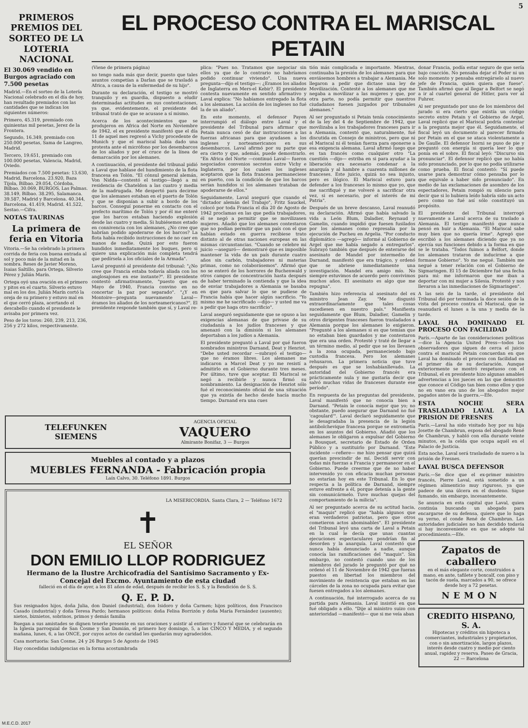5
PRIMEROS PREMIOS DEL SORTEO DE LA LOTERIA NACIONAL
El 30.069 vendido en Burgos agraciado con 7.500 pesetas
Madrid.—En el sorteo de la Lotería Nacional celebrado en el día de hoy, han resultado premiados con las cantidades que se indican los siguientes números:
Primero, 45.319, premiado con quinientas mil pesetas, Jerez de la Frontera.
Segundo, 16.349, premiado con 250.000 pesetas, Sama de Langreo, Madrid.
Tercero, 19.651, premiado con 100.000 pesetas, Valencia, Madrid, Oviedo.
Premiados con 7.500 pesetas: 13.630, Madrid, Barcelona. 23.920, Baza Tijola, Bilbao. 29.054, Córdoba, Bilbao. 30.069, BURGOS, Las Palmas. 38.149, Bilbao. 38.295, Salamanca. 39.587, Madrid y Barcelona. 40.344, Barcelona. 41.419, Madrid. 41.522, Sestao.—Cifra.
NOTAS TAURINAS
La primera de feria en Vitoria
Vitoria.—Se ha celebrado la primera corrida de feria con buena entrada al sol y poco más de la mitad en la sombra. Reses de Javier Moreno, Isaias Saltillo, para Ortega, Silverio Pérez y Julián Marín.
Ortega oyó una ovación en el primero y pitos en el cuarto. Silverio estuvo mal en los dos. Julián Marín cortó la oreja de su primero y estuvo mal en el que cerró plaza, acertando el descabello cuando el presidente le avisaba por primera vez.
Peso de los toros: 260, 239, 213, 236, 256 y 272 kilos, respectivamente.
EL PROCESO CONTRA EL MARISCAL PETAIN
(Viene de primera página)
no tengo nada más que decir, puesto que tales asuntos competían a Darlan que se trasladó a Africa, a causa de la enfermedad de su hijo".
Durante su declaración, el testigo se mostró tranquilo y en guardia, dispuesto a eludir determinadas actitudes en sus contestaciones, ya que, evidentemente, el presidente del tribunal trató de que se acusase a sí mismo.
Acerca de los acontecimientos que se produjeron en Africa del Norte en Noviembre de 1942, el ex presidente manifestó que el día 11 de aquel mes regresó a Vichy procedente de Munich y que el mariscal había dado una protesta ante el micrófono por los desembarcos de los aliados y por el cruce de la línea de demarcación por los alemanes.
A continuación, el presidente del tribunal pidió a Laval que hablase del hundimiento de la flota francesa en Tolón. "El cónsul general alemán, Von Nidda—contestó el testigo—llegó a mi residencia de Chateldon a las cuatro y media de la madrugada. Me despertó para decirme que los alemanes estaban en el puerto de Tolón y que se disponían a subir a bordo de los barcos. Conseguí ponerme en contacto con el prefecto marítimo de Tolón y por él me enteré que los barcos estaban haciendo explosión desde las cuatro y media. Si hubiésemos estado en connivencia con los alemanes, ¿No cree que habrían podido apoderarse de los barcos? La flota había recibido instrucciones de no caer en manos de nadie. Quizá por esto fueron hundidos inmediatamente los buques, pero si quiere una explicación más completa tendrá que pedírsela a los oficiales de la Armada".
Laval preguntó al presidente del tribunal: "¿No cree que Francia estaba todavía aliada con los anglosajones en ese instante?". El presidente contestó afirmativamente, "puesto que en Mayo de 1940, Francia convino en no concertar la paz por separado". "¿Y en Montoire—pregunta nuevamente Laval—éramos los aliados de los norteamericanos?". El presidente responde también que sí, y Laval re-
plica: "Pues no. Tratamos que negociar sin ellos ya que de lo contrario no habríamos podido continuar viviendo". Una nueva pregunta—dijo el testigo—: ¿Eramos los aliados de Inglaterra en Mers-el Kebir?. El presidente contesta nuevamente en sentido afirmativo y Laval explica: "No habíamos entregado la flota a los alemanes. La acción de los ingleses no fué la de un aliado".
En este momento, el defensor Payen interrumpió el diálogo entre Laval y el presidente del Tribunal para afirmar que Petain nunca cesó de dar instrucciones a las fuerzas africanas para que ayudasen a los ingleses y norteamericanos en sus desembarcos. Laval afirmó por su parte que era cierto y que, además, puede demostrarlo. "En Africa del Norte —continuó Laval— fueron negociados convenios secretos entre Vichy e Inglaterra, por los cuales los ingleses aceptaron que la flota francesa permaneciese en puerto, con la condición de que los barcos serían hundidos si los alemanes trataban de apoderarse de ellos."
Seguidamente, Laval aseguró que cuando el "dictador alemán del Trabajo", Fritz Sauckel, colocó por toda Francia el día 20 de Agosto de 1942 proclamas en las que pedía trabajadores, él se negó a permitir que se movilizasen mujeres. Añadió que los alemanes contestaron que no podían permitir que un país con el que habían estado en guerra recibiese trato distinto al de otras naciones europeas en las mismas circunstancias. "Cuando se celebre mi juicio —aseguró— demostraré que es imposible mantener la vida de un país durante cuatro años sin carbón, trabajadores ni materias primas, como no colaborásemos". Afirmó que no se enteró de los horrores de Buchenwald y otros campos de concentración hasta después de haber terminado la contienda y que la idea de enviar trabajadores a Alemania se basaba en que para salvar lo que se pudiese de Francia había que hacer algún sacrificio. "Yo mismo me he sacrificado —dijo— y usted me va a pedir que haga otro sacrificio".
Laval aseguró seguidamente que se opuso a las exigencias alemanas de que privase de su ciudadanía a los judíos franceses y que amenazó con la dimisión si los alemanes deportaban a los judíos a Alemania.
El presidente preguntó a Laval por qué fueron nombrados ministros Darnand, Deat y Henriot. "Debe usted recordar —subrayó el testigo— que no éramos libres. Los alemanes me indicaron a Marcel Deat y yo me resistí a admitirlo en el Gobierno durante tres meses. Por último, tuve que aceptar. El Mariscal se negó a recibirle y nunca firmó su nombramiento. La designación de Henriot sólo fué el reconocimiento oficial de una situación que ya existía de hecho desde hacía mucho tiempo. Darnand era una cues
tión más complicada e importante. Mientras, continuaba la presión de los alemanes para que enviásemos hombres a trabajar a Alemania. Me llegaron a pedir que dictase una ley de Movilización. Contesté a los alemanes que me negaba a movilizar a las mujeres y que, por otra parte, no podía permitir que nuestros ciudadanos fuesen juzgados por tribunales alemanes."
Al ser preguntado si Petain tenía conocimiento de la ley del 4 de Septiembre de 1942, que movilizaba a los trabajadores franceses para ir a Alemania, contestó que, naturalmente, fué discutida en Consejo de ministros, pero que ni el Mariscal ni él tenían fuerza para oponerse a esa exigencia alemana. Laval afirmó luego que es tan francés como cualquier otro "La cuestión —dijo— estriba en si para ayudar a la liberación era necesario condenar a la anarquía y al hambre a cuarenta millones de franceses. Este juicio, quizá no sea injusto, pero es ilógico. El Mariscal estuvo para defender a los franceses lo mismo que yo, que me sacrifiqué y me volveré a sacrificar otra vez, si es necesario, por el interés de mi Patria".
Después de un breve descanso, Laval reanudó su declaración. Afirmó que había salvado la vida a León Blum, Daladier, Reynaud y Gamelin, cuando impidió que fuesen fusilados por los alemanes como represalia por la ejecución de Pucheu en Argelia. "Por conducto diplomático —agregó— informé al Gobierno de Argel que me había negado a entregarlos". Subrayó también que después de enterarse del asesinato de Mandel por intermedio de Darnand, manifestó que era trágico, y ordenó que se abriese inmediatamente una investigación. Mandel era amigo mío. No siempre estuvimos de acuerdo pero convivimos muchos años. El asesinato es algo que me repugna".
También hizo referencia al asesinato del ex ministro Jean Zay. "Me disgustó extraordinariamente que tales cosas sucediesen en nuestro país." Manifiesta seguidamente que Blum, Daladier, Gamelin y otros dirigentes franceses fueron trasladados a Alemania porque los alemanes lo exigieron. "Pregunté a los alemanes si es que temían que no estaban bien guardados y me contestaron que era una orden. Protesté y traté de llegar a un término medio, al pedir que se los llevasen a la zona ocupada, permaneciendo bajo custodia francesa. Pero los alemanes rehusaron. La primera noticia que tuve después es que se loshabíanllevado. La autoridad del Gobierno francés era prácticamente nula y me gustaría decir que salvó muchas vidas de franceses durante ese período".
En respuesta de las preguntas del presidente, Laval manifestó que no conocía bien a Darnand. "Petain le conocía mejor que yo; no obstante, puedo asegurar que Darnand no fué 'cagoulard'". Laval declaró seguidamente que le desagradaba la presencia de la legión antibolchevique francesa porque se entrometía en los asuntos del Gobierno. Añadió que los alemanes le obligaron a expulsar del Gobierno a Bousquet, secretario de Estado de Orden Público y a sustituirlo por Darnand. "Este incidente —refiere— me hizo pensar que quizá querían prescindir de mí. Decidí servir con todas mis fuerzas a Francia y permanecer en el Gobierno. Puede creerme que de no haber intervenido yo con eficacia muchas personas no estarían hoy en este Tribunal. En lo que respecta a la política de Darnand, siempre estuve enfrente a él, porque detenía a la gente sin comunicármelo. Tuve muchas quejas del comportamiento de la milicia".
Al ser preguntado acerca de su actitud hacia, el "maquis" replicó que "había algunos que eran verdaderos patriotas, pero que otros cometieron actos abominables". El presidente del Tribunal leyó una carta de Laval a Petain en la cual le decía que unas cuantas ejecuciones espectaculares pondrían fin al desorden y la anarquía. Laval contestó que nunca había denunciado a nadie, aunque conocía las ramificaciones del "maquis". Sin embargo, no contestó cuando uno de los miembros del jurado le preguntó por qué no ordenó el 11 de Noviembre de 1942 que fueran puestos en libertad los miembros del movimiento de resistencia que estaban en las cárceles de la zona no ocupada para evitar que fuesen entregados a los alemanes.
A continuación, fué interrogado acerca de su partida para Alemania. Laval insistió en que fué obligado a ello. "Dije al ministro suizo con anterioridad —manifestó— que si me veía aban
donar Francia, podía estar seguro de que sería bajo coacción. No pensaba dejar el Poder ni un solo momento y pensaba entregárselo al nuevo jefe de Francia, quien quiera que fuese". También afirmó que al llegar a Belfort se negó a ir al cuartel general de Hitler, para ver al Fuhrer.
Al ser preguntado por uno de los miembros del jurado si era cierto que existía un código secreto entre Petain y el Gobierno de Argel, Laval replicó que el Mariscal podría contestar a la pregunta mejor que él. Seguidamente, el fiscal leyó un documento al parecer firmado por Petain en el que se ataca violentamente a De Gaulle. El defensor Isorni se puso de pie y preguntó con energía si quería leer lo que ponía en el sobre. El fiscal leyó: "Discurso sin pronunciar". El defensor replicó que no había sido pronunciado, por lo que no podía utilizarse como prueba. El fiscal contestó: "Sí puede usarse para demostrar cómo pensaba por lo que equivale a haber sido pronunciado". En medio de las exclamaciones de asombro de los espectadores, Petain rompió su silencio para decir que si lo hubiera leído habría sido un acto pero como no fué así sólo constituyó un propósito.
El presidente del Tribunal interrogó nuevamente a Laval acerca de su traslado a Alemania. El testigo manifestó que nunca pensó en huir a Alemania. "El Mariscal sabe muy bien que no quería irme". Agregó que escribió a los alemanes diciendo que ya no ejercía sus funciones debido a la forma en que se le trataba. "Todos fuimos a Belfort, donde los alemanes trataron de inducirme a que formase Gobierno". Yo me negué. También me negué a tener relación con el Gobierno de Sigmaringen. El 15 de Diciembre fué una fecha para mí: me informaron que me iban a deportar con mi mujer a Silesia. Protesté y nos llevaron a las inmediaciones de Sigmaringen".
A las seis de la tarde, el presidente del Tribunal dió por terminada la doce sesión de la vista del proceso contra el Mariscal, que se reanudará el lunes a la una y media de la tarde.
LAVAL HA DOMINADO EL PROCESO CON FACILIDAD
París.—Aparte de las consideraciones políticas—dice la Agencia United Press—todos los observadores que siguen de cerca el juicio contra el mariscal Petain concuerdan en que Laval ha dominado el proceso con facilidad en el primer día de su declaración. Aunque exteriormente se mostró respetuoso con el Tribunal, el ex presidente hizo algunas amables advertencias a los jueces en las que demostró que conoce el Código tan bien como ellos y que no en vano era uno de los abogados mejor pagados antes de la guerra.—Efe.
ESTA NOCHE SERA TRASLADADO LAVAL A LA PRISION DE FRESNES
París.—Laval ha sido visitado hoy por su hija Josette de Chambrun, esposa del abogado René de Chambrun, y habló con ella durante veinte minutos, en la celda que ocupa aquél en el Palacio de Justicia.
Esta noche, Laval será trasladado de nuevo a la prisión de Fresnes.
LAVAL BUSCA DEFENSOR
París.—Se dice que el ex-primer ministro francés, Pierre Laval, está sometido a un régimen alimenticio muy riguroso, ya que padece de una úlcera en el duodeno. Sigue fumando, sin embargo, incesantemente.
Se anuncia en esta capital que Laval, quien continúa buscando un abogado para encargarse de su defensa, quiere que lo haga su yerno, el conde René de Chambrun. Las autoridades judiciales no han decidido todavía si hay inconveniente en que se adopte tal procedimiento.—Efe.
Zapatos de caballero
en el más elegante corte, construidos a mano, en ante, tafilete y boxcalf, con piso y tacón de suela, marcados a 90, se ofrece desde hoy a 72 pesetas.
NEMON
CREDITO HISPANO, S. A.
Hipotecas y créditos sin hipoteca a comerciantes, industriales y propietarios, con o sin amortización, largos plazos, interés desde cuatro y medio por ciento anual, rapidez y reserva. Paseo de Gracia, 22 — Barcelona
TELEFUNKEN
SIEMENS
AGENCIA OFICIAL
VAQUERO
Almirante Bonifaz, 3 — Burgos
Muebles al contado y a plazos
MUEBLES FERNANDA - Fabricación propia
Laín Calvo, 30. Teléfono 1891. Burgos
LA MISERICORDIA. Santa Clara, 2 — Teléfono 1672
✝
EL SEÑOR
DON EMILIO LLOP RODRIGUEZ
Hermano de la Ilustre Archicofradía del Santísimo Sacramento y Ex-Concejal del Excmo. Ayuntamiento de esta ciudad
falleció en el día de ayer, a los 81 años de edad, después de recibir los S. S. y la Bendición de S. S.
Q. E. P. D.
Sus resignados hijos, doña Julia, don Daniel (industrial), don Isidoro y doña Carmen; hijos políticos, don Francisco Casado (industrial) y doña Teresa Pardo; hermanos políticos: doña Felisa Borrizón y doña María Fernández (ausente); nietos, biznietos, sobrinos, primos y demás familia
Ruegan a sus amistades se dignen tenerle presente en sus oraciones y asistir al entierro y funeral que se celebrarán en la Iglesia parroquial de San Cosme y San Damián, el primero hoy domingo, 5, a las CINCO Y MEDIA, y el segundo mañana, lunes, 6, a las ONCE, por cuyos actos de caridad les quedarán muy agradecidos.
Casa mortuoria: San Cosme, 24 y 26 Burgos 5 de Agosto de 1945
Hay concedidas indulgencias en la forma acostumbrada
M.E.C.D. 2017